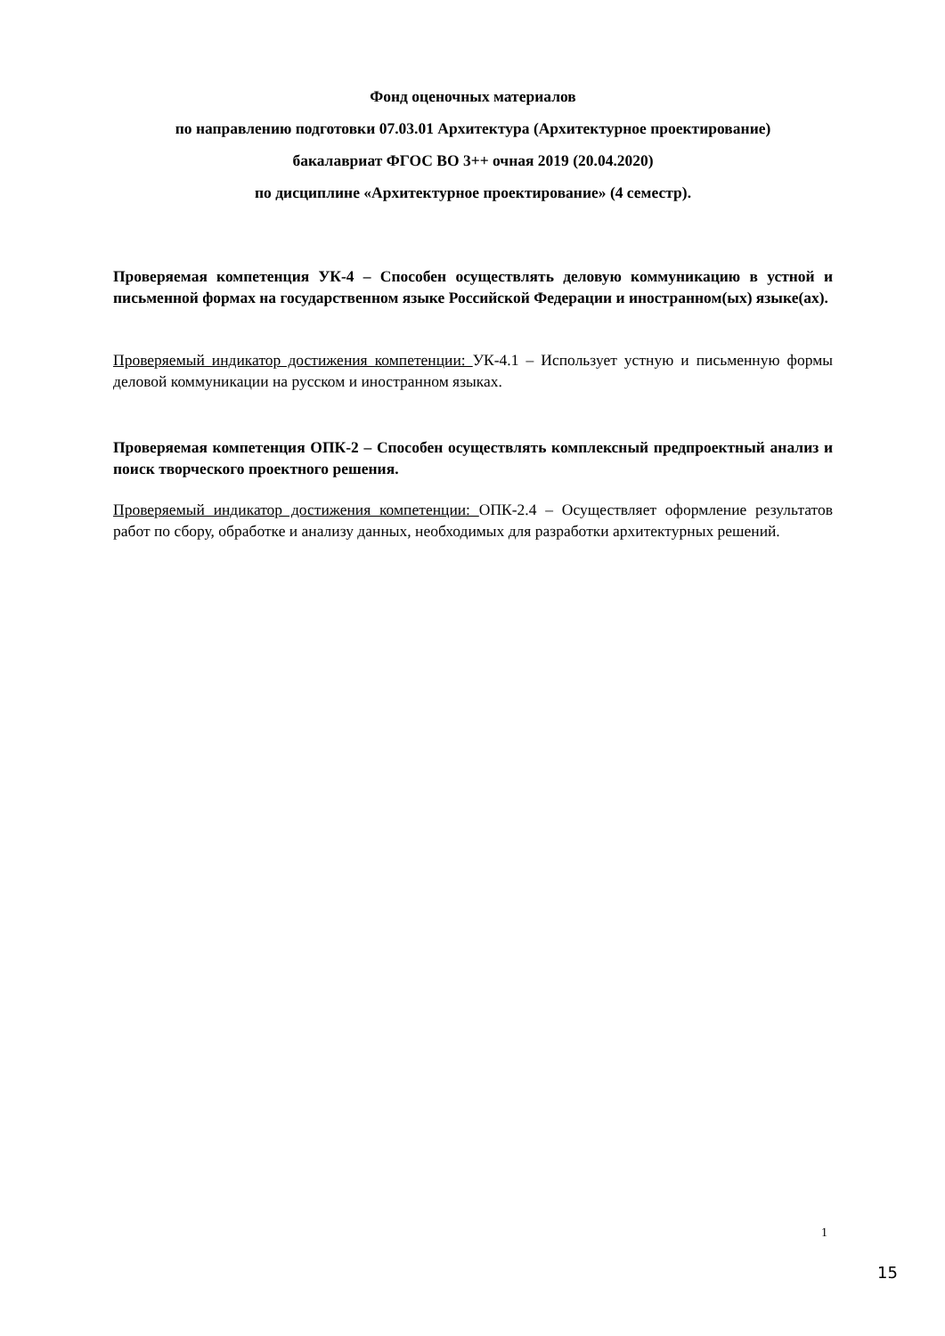Фонд оценочных материалов
по направлению подготовки 07.03.01 Архитектура (Архитектурное проектирование)
бакалавриат ФГОС ВО 3++ очная 2019 (20.04.2020)
по дисциплине «Архитектурное проектирование» (4 семестр).
Проверяемая компетенция УК-4 – Способен осуществлять деловую коммуникацию в устной и письменной формах на государственном языке Российской Федерации и иностранном(ых) языке(ах).
Проверяемый индикатор достижения компетенции: УК-4.1 – Использует устную и письменную формы деловой коммуникации на русском и иностранном языках.
Проверяемая компетенция ОПК-2 – Способен осуществлять комплексный предпроектный анализ и поиск творческого проектного решения.
Проверяемый индикатор достижения компетенции: ОПК-2.4 – Осуществляет оформление результатов работ по сбору, обработке и анализу данных, необходимых для разработки архитектурных решений.
1
15